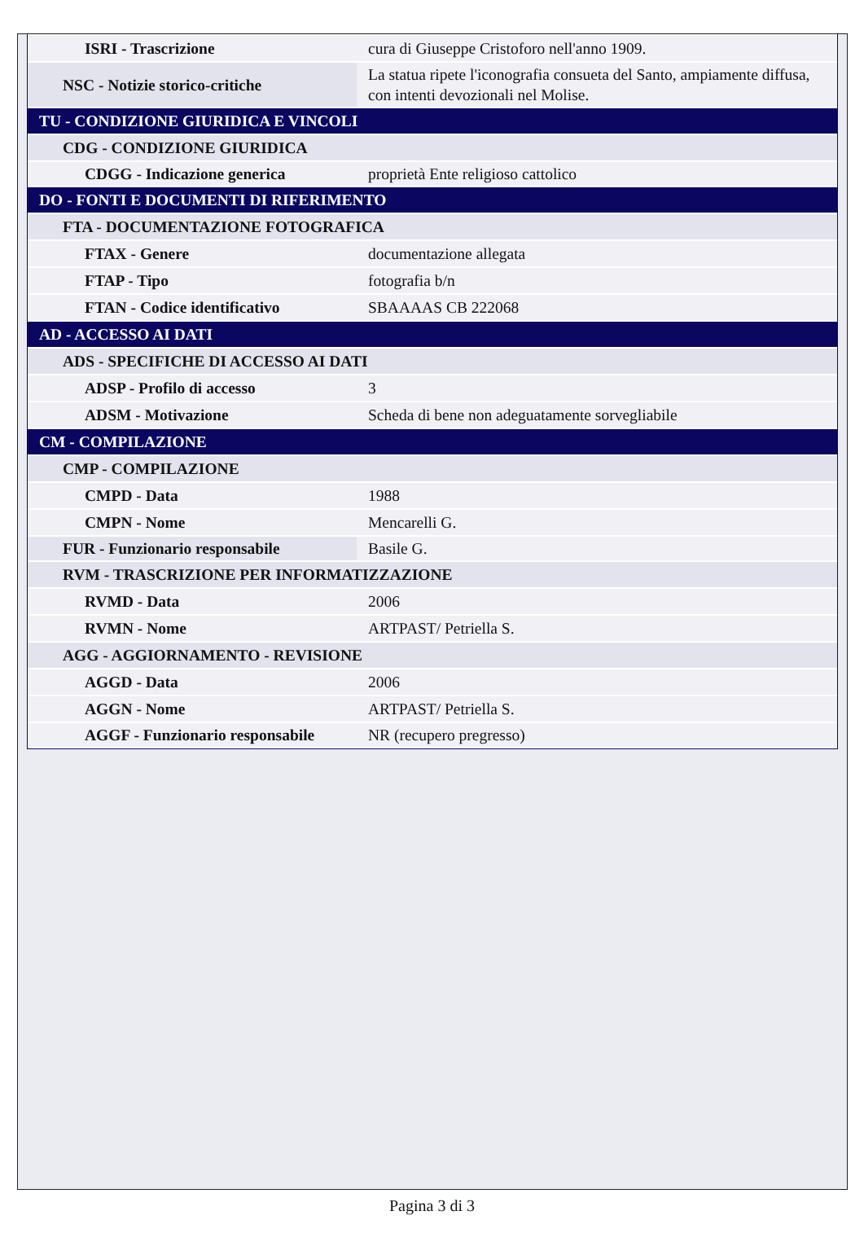| ISRI - Trascrizione | cura di Giuseppe Cristoforo nell'anno 1909. |
| NSC - Notizie storico-critiche | La statua ripete l'iconografia consueta del Santo, ampiamente diffusa, con intenti devozionali nel Molise. |
| TU - CONDIZIONE GIURIDICA E VINCOLI | |
| CDG - CONDIZIONE GIURIDICA | |
| CDGG - Indicazione generica | proprietà Ente religioso cattolico |
| DO - FONTI E DOCUMENTI DI RIFERIMENTO | |
| FTA - DOCUMENTAZIONE FOTOGRAFICA | |
| FTAX - Genere | documentazione allegata |
| FTAP - Tipo | fotografia b/n |
| FTAN - Codice identificativo | SBAAAAS CB 222068 |
| AD - ACCESSO AI DATI | |
| ADS - SPECIFICHE DI ACCESSO AI DATI | |
| ADSP - Profilo di accesso | 3 |
| ADSM - Motivazione | Scheda di bene non adeguatamente sorvegliabile |
| CM - COMPILAZIONE | |
| CMP - COMPILAZIONE | |
| CMPD - Data | 1988 |
| CMPN - Nome | Mencarelli G. |
| FUR - Funzionario responsabile | Basile G. |
| RVM - TRASCRIZIONE PER INFORMATIZZAZIONE | |
| RVMD - Data | 2006 |
| RVMN - Nome | ARTPAST/ Petriella S. |
| AGG - AGGIORNAMENTO - REVISIONE | |
| AGGD - Data | 2006 |
| AGGN - Nome | ARTPAST/ Petriella S. |
| AGGF - Funzionario responsabile | NR (recupero pregresso) |
Pagina 3 di 3